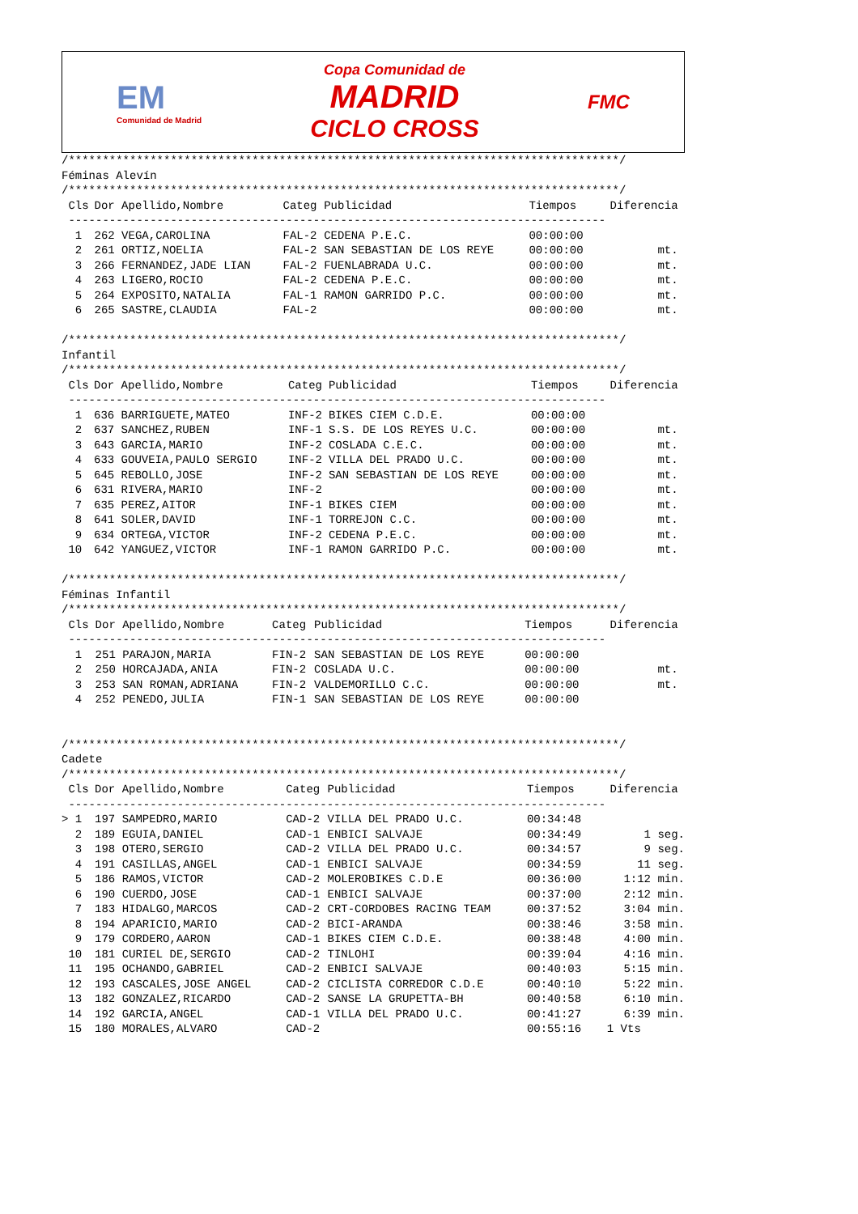EM
Comunidad de Madrid
Copa Comunidad de
MADRID
CICLO CROSS
FMC
/*********************************************************************************/ Féminas Alevín /*********************************************************************************/
| Cls | Dor Apellido,Nombre | Categ | Publicidad | Tiempos | Diferencia |
| --- | --- | --- | --- | --- | --- |
| ------------------------------------------------------------------------------- | | | | | |
| 1 | 262 VEGA,CAROLINA | FAL-2 | CEDENA P.E.C. | 00:00:00 | |
| 2 | 261 ORTIZ,NOELIA | FAL-2 | SAN SEBASTIAN DE LOS REYE | 00:00:00 | mt. |
| 3 | 266 FERNANDEZ,JADE LIAN | FAL-2 | FUENLABRADA U.C. | 00:00:00 | mt. |
| 4 | 263 LIGERO,ROCIO | FAL-2 | CEDENA P.E.C. | 00:00:00 | mt. |
| 5 | 264 EXPOSITO,NATALIA | FAL-1 | RAMON GARRIDO P.C. | 00:00:00 | mt. |
| 6 | 265 SASTRE,CLAUDIA | FAL-2 | | 00:00:00 | mt. |
/*********************************************************************************/ Infantil /*********************************************************************************/
| Cls | Dor Apellido,Nombre | Categ | Publicidad | Tiempos | Diferencia |
| --- | --- | --- | --- | --- | --- |
| ------------------------------------------------------------------------------- | | | | | |
| 1 | 636 BARRIGUETE,MATEO | INF-2 | BIKES CIEM C.D.E. | 00:00:00 | |
| 2 | 637 SANCHEZ,RUBEN | INF-1 | S.S. DE LOS REYES U.C. | 00:00:00 | mt. |
| 3 | 643 GARCIA,MARIO | INF-2 | COSLADA C.E.C. | 00:00:00 | mt. |
| 4 | 633 GOUVEIA,PAULO SERGIO | INF-2 | VILLA DEL PRADO U.C. | 00:00:00 | mt. |
| 5 | 645 REBOLLO,JOSE | INF-2 | SAN SEBASTIAN DE LOS REYE | 00:00:00 | mt. |
| 6 | 631 RIVERA,MARIO | INF-2 | | 00:00:00 | mt. |
| 7 | 635 PEREZ,AITOR | INF-1 | BIKES CIEM | 00:00:00 | mt. |
| 8 | 641 SOLER,DAVID | INF-1 | TORREJON C.C. | 00:00:00 | mt. |
| 9 | 634 ORTEGA,VICTOR | INF-2 | CEDENA P.E.C. | 00:00:00 | mt. |
| 10 | 642 YANGUEZ,VICTOR | INF-1 | RAMON GARRIDO P.C. | 00:00:00 | mt. |
/*********************************************************************************/ Féminas Infantil /*********************************************************************************/
| Cls | Dor Apellido,Nombre | Categ | Publicidad | Tiempos | Diferencia |
| --- | --- | --- | --- | --- | --- |
| ------------------------------------------------------------------------------- | | | | | |
| 1 | 251 PARAJON,MARIA | FIN-2 | SAN SEBASTIAN DE LOS REYE | 00:00:00 | |
| 2 | 250 HORCAJADA,ANIA | FIN-2 | COSLADA U.C. | 00:00:00 | mt. |
| 3 | 253 SAN ROMAN,ADRIANA | FIN-2 | VALDEMORILLO C.C. | 00:00:00 | mt. |
| 4 | 252 PENEDO,JULIA | FIN-1 | SAN SEBASTIAN DE LOS REYE | 00:00:00 | |
/*********************************************************************************/ Cadete /*********************************************************************************/
| Cls | Dor Apellido,Nombre | Categ | Publicidad | Tiempos | Diferencia |
| --- | --- | --- | --- | --- | --- |
| ------------------------------------------------------------------------------- | | | | | |
| > 1 | 197 SAMPEDRO,MARIO | CAD-2 | VILLA DEL PRADO U.C. | 00:34:48 | |
| 2 | 189 EGUIA,DANIEL | CAD-1 | ENBICI SALVAJE | 00:34:49 | 1 seg. |
| 3 | 198 OTERO,SERGIO | CAD-2 | VILLA DEL PRADO U.C. | 00:34:57 | 9 seg. |
| 4 | 191 CASILLAS,ANGEL | CAD-1 | ENBICI SALVAJE | 00:34:59 | 11 seg. |
| 5 | 186 RAMOS,VICTOR | CAD-2 | MOLEROBIKES C.D.E | 00:36:00 | 1:12 min. |
| 6 | 190 CUERDO,JOSE | CAD-1 | ENBICI SALVAJE | 00:37:00 | 2:12 min. |
| 7 | 183 HIDALGO,MARCOS | CAD-2 | CRT-CORDOBES RACING TEAM | 00:37:52 | 3:04 min. |
| 8 | 194 APARICIO,MARIO | CAD-2 | BICI-ARANDA | 00:38:46 | 3:58 min. |
| 9 | 179 CORDERO,AARON | CAD-1 | BIKES CIEM C.D.E. | 00:38:48 | 4:00 min. |
| 10 | 181 CURIEL DE,SERGIO | CAD-2 | TINLOHI | 00:39:04 | 4:16 min. |
| 11 | 195 OCHANDO,GABRIEL | CAD-2 | ENBICI SALVAJE | 00:40:03 | 5:15 min. |
| 12 | 193 CASCALES,JOSE ANGEL | CAD-2 | CICLISTA CORREDOR C.D.E | 00:40:10 | 5:22 min. |
| 13 | 182 GONZALEZ,RICARDO | CAD-2 | SANSE LA GRUPETTA-BH | 00:40:58 | 6:10 min. |
| 14 | 192 GARCIA,ANGEL | CAD-1 | VILLA DEL PRADO U.C. | 00:41:27 | 6:39 min. |
| 15 | 180 MORALES,ALVARO | CAD-2 | | 00:55:16 | 1 Vts |